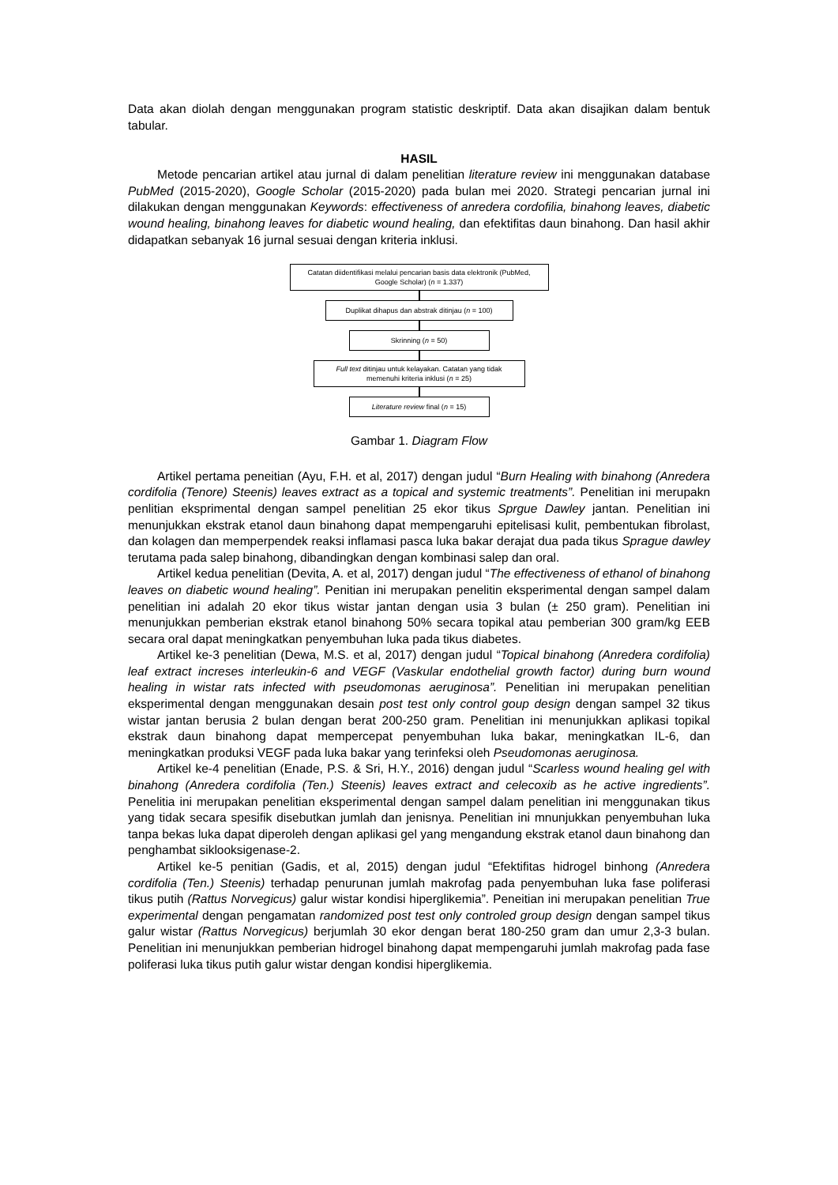Data akan diolah dengan menggunakan program statistic deskriptif. Data akan disajikan dalam bentuk tabular.
HASIL
Metode pencarian artikel atau jurnal di dalam penelitian literature review ini menggunakan database PubMed (2015-2020), Google Scholar (2015-2020) pada bulan mei 2020. Strategi pencarian jurnal ini dilakukan dengan menggunakan Keywords: effectiveness of anredera cordofilia, binahong leaves, diabetic wound healing, binahong leaves for diabetic wound healing, dan efektifitas daun binahong. Dan hasil akhir didapatkan sebanyak 16 jurnal sesuai dengan kriteria inklusi.
Catatan diidentifikasi melalui pencarian basis data elektronik (PubMed, Google Scholar) (n = 1.337)
Duplikat dihapus dan abstrak ditinjau (n = 100)
Skrinning (n = 50)
Full text ditinjau untuk kelayakan. Catatan yang tidak memenuhi kriteria inklusi (n = 25)
Literature review final (n = 15)
Gambar 1. Diagram Flow
Artikel pertama peneitian (Ayu, F.H. et al, 2017) dengan judul “Burn Healing with binahong (Anredera cordifolia (Tenore) Steenis) leaves extract as a topical and systemic treatments”. Penelitian ini merupakn penlitian eksprimental dengan sampel penelitian 25 ekor tikus Sprgue Dawley jantan. Penelitian ini menunjukkan ekstrak etanol daun binahong dapat mempengaruhi epitelisasi kulit, pembentukan fibrolast, dan kolagen dan memperpendek reaksi inflamasi pasca luka bakar derajat dua pada tikus Sprague dawley terutama pada salep binahong, dibandingkan dengan kombinasi salep dan oral.
Artikel kedua penelitian (Devita, A. et al, 2017) dengan judul “The effectiveness of ethanol of binahong leaves on diabetic wound healing”. Penitian ini merupakan penelitin eksperimental dengan sampel dalam penelitian ini adalah 20 ekor tikus wistar jantan dengan usia 3 bulan (± 250 gram). Penelitian ini menunjukkan pemberian ekstrak etanol binahong 50% secara topikal atau pemberian 300 gram/kg EEB secara oral dapat meningkatkan penyembuhan luka pada tikus diabetes.
Artikel ke-3 penelitian (Dewa, M.S. et al, 2017) dengan judul “Topical binahong (Anredera cordifolia) leaf extract increses interleukin-6 and VEGF (Vaskular endothelial growth factor) during burn wound healing in wistar rats infected with pseudomonas aeruginosa”. Penelitian ini merupakan penelitian eksperimental dengan menggunakan desain post test only control goup design dengan sampel 32 tikus wistar jantan berusia 2 bulan dengan berat 200-250 gram. Penelitian ini menunjukkan aplikasi topikal ekstrak daun binahong dapat mempercepat penyembuhan luka bakar, meningkatkan IL-6, dan meningkatkan produksi VEGF pada luka bakar yang terinfeksi oleh Pseudomonas aeruginosa.
Artikel ke-4 penelitian (Enade, P.S. & Sri, H.Y., 2016) dengan judul “Scarless wound healing gel with binahong (Anredera cordifolia (Ten.) Steenis) leaves extract and celecoxib as he active ingredients”. Penelitia ini merupakan penelitian eksperimental dengan sampel dalam penelitian ini menggunakan tikus yang tidak secara spesifik disebutkan jumlah dan jenisnya. Penelitian ini mnunjukkan penyembuhan luka tanpa bekas luka dapat diperoleh dengan aplikasi gel yang mengandung ekstrak etanol daun binahong dan penghambat siklooksigenase-2.
Artikel ke-5 penitian (Gadis, et al, 2015) dengan judul “Efektifitas hidrogel binhong (Anredera cordifolia (Ten.) Steenis) terhadap penurunan jumlah makrofag pada penyembuhan luka fase poliferasi tikus putih (Rattus Norvegicus) galur wistar kondisi hiperglikemia”. Peneitian ini merupakan penelitian True experimental dengan pengamatan randomized post test only controled group design dengan sampel tikus galur wistar (Rattus Norvegicus) berjumlah 30 ekor dengan berat 180-250 gram dan umur 2,3-3 bulan. Penelitian ini menunjukkan pemberian hidrogel binahong dapat mempengaruhi jumlah makrofag pada fase poliferasi luka tikus putih galur wistar dengan kondisi hiperglikemia.